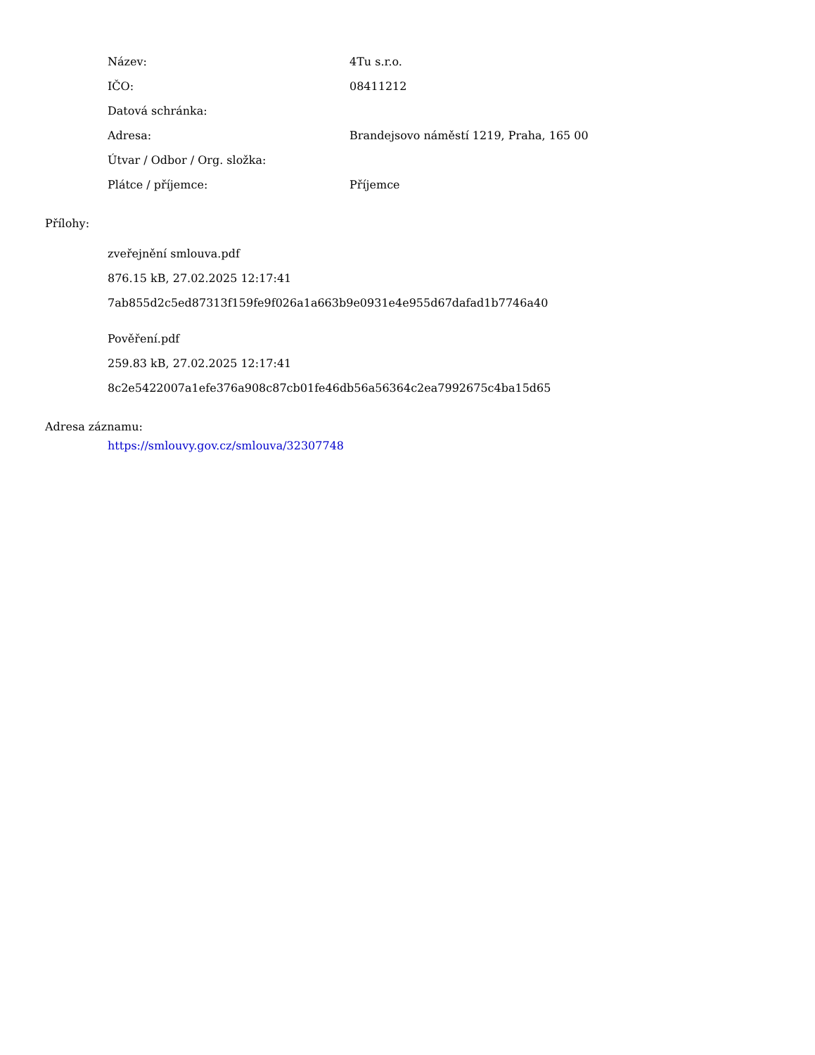| Název: | 4Tu s.r.o. |
| IČO: | 08411212 |
| Datová schránka: | |
| Adresa: | Brandejsovo náměstí 1219, Praha, 165 00 |
| Útvar / Odbor / Org. složka: | |
| Plátce / příjemce: | Příjemce |
Přílohy:
zveřejnění smlouva.pdf
876.15 kB, 27.02.2025 12:17:41
7ab855d2c5ed87313f159fe9f026a1a663b9e0931e4e955d67dafad1b7746a40
Pověření.pdf
259.83 kB, 27.02.2025 12:17:41
8c2e5422007a1efe376a908c87cb01fe46db56a56364c2ea7992675c4ba15d65
Adresa záznamu:
https://smlouvy.gov.cz/smlouva/32307748